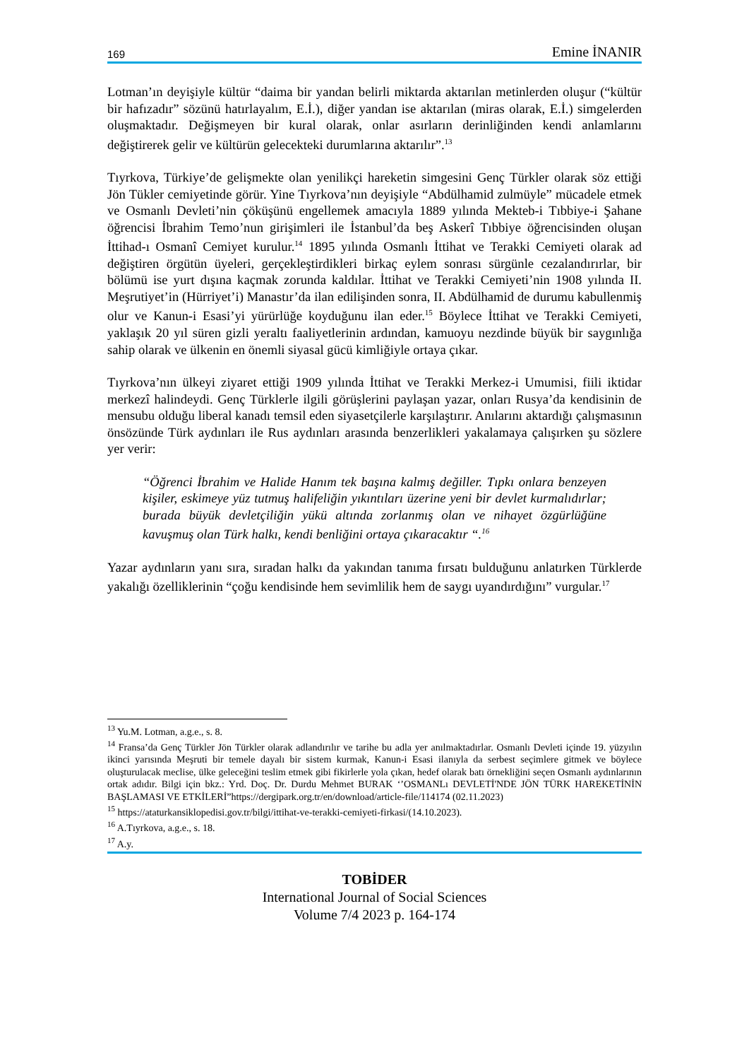169 Emine İNANIR
Lotman’ın deyişiyle kültür “daima bir yandan belirli miktarda aktarılan metinlerden oluşur (“kültür bir hafızadır” sözünü hatırlayalım, E.İ.), diğer yandan ise aktarılan (miras olarak, E.İ.) simgelerden oluşmaktadır. Değişmeyen bir kural olarak, onlar asırların derinliğinden kendi anlamlarını değiştirerek gelir ve kültürün gelecekteki durumlarına aktarılır”.<sup>13</sup>
Tıyrkova, Türkiye’de gelişmekte olan yenilikçi hareketin simgesini Genç Türkler olarak söz ettiği Jön Tükler cemiyetinde görür. Yine Tıyrkova’nın deyişiyle “Abdülhamid zulmüyle” mücadele etmek ve Osmanlı Devleti’nin çöküşünü engellemek amacıyla 1889 yılında Mekteb-i Tıbbiye-i Şahane öğrencisi İbrahim Temo’nun girişimleri ile İstanbul’da beş Askerî Tıbbiye öğrencisinden oluşan İttihad-ı Osmanî Cemiyet kurulur.<sup>14</sup> 1895 yılında Osmanlı İttihat ve Terakki Cemiyeti olarak ad değiştiren örgütün üyeleri, gerçekleştirdikleri birkaç eylem sonrası sürgünle cezalandırırlar, bir bölümü ise yurt dışına kaçmak zorunda kaldılar. İttihat ve Terakki Cemiyeti’nin 1908 yılında II. Meşrutiyet’in (Hürriyet’i) Manastır’da ilan edilişinden sonra, II. Abdülhamid de durumu kabullenmiş olur ve Kanun-i Esasi’yi yürürlüğe koyduğunu ilan eder.<sup>15</sup> Böylece İttihat ve Terakki Cemiyeti, yaklaşık 20 yıl süren gizli yeraltı faaliyetlerinin ardından, kamuoyu nezdinde büyük bir saygınlığa sahip olarak ve ülkenin en önemli siyasal gücü kimliğiyle ortaya çıkar.
Tıyrkova’nın ülkeyi ziyaret ettiği 1909 yılında İttihat ve Terakki Merkez-i Umumisi, fiili iktidar merkezî halindeydi. Genç Türklerle ilgili görüşlerini paylaşan yazar, onları Rusya’da kendisinin de mensubu olduğu liberal kanadı temsil eden siyasetçilerle karşılaştırır. Anılarını aktardığı çalışmasının önsözünde Türk aydınları ile Rus aydınları arasında benzerlikleri yakalamaya çalışırken şu sözlere yer verir:
“Öğrenci İbrahim ve Halide Hanım tek başına kalmış değiller. Tıpkı onlara benzeyen kişiler, eskimeye yüz tutmuş halifeliğin yıkıntıları üzerine yeni bir devlet kurmalıdırlar; burada büyük devletçiliğin yükü altında zorlanmış olan ve nihayet özgürlüğüne kavuşmuş olan Türk halkı, kendi benliğini ortaya çıkaracaktır “.<sup>16</sup>
Yazar aydınların yanı sıra, sıradan halkı da yakından tanıma fırsatı bulduğunu anlatırken Türklerde yakalığı özelliklerinin “çoğu kendisinde hem sevimlilik hem de saygı uyandırdığını” vurgular.<sup>17</sup>
<sup>13</sup> Yu.M. Lotman, a.g.e., s. 8.
<sup>14</sup> Fransa’da Genç Türkler Jön Türkler olarak adlandırılır ve tarihe bu adla yer anılmaktadırlar. Osmanlı Devleti içinde 19. yüzyılın ikinci yarısında Meşruti bir temele dayalı bir sistem kurmak, Kanun-i Esasi ilanıyla da serbest seçimlere gitmek ve böylece oluşturulacak meclise, ülke geleceğini teslim etmek gibi fikirlerle yola çıkan, hedef olarak batı örnekliğini seçen Osmanlı aydınlarının ortak adıdır. Bilgi için bkz.: Yrd. Doç. Dr. Durdu Mehmet BURAK ‘’OSMANLı DEVLETİ'NDE JÖN TÜRK HAREKETİNİN BAŞLAMASI VE ETKİLERİ”https://dergipark.org.tr/en/download/article-file/114174 (02.11.2023)
<sup>15</sup> https://ataturkansiklopedisi.gov.tr/bilgi/ittihat-ve-terakki-cemiyeti-firkasi/(14.10.2023).
<sup>16</sup> A.Tıyrkova, a.g.e., s. 18.
<sup>17</sup> A.y.
TOBİDER
International Journal of Social Sciences
Volume 7/4 2023 p. 164-174